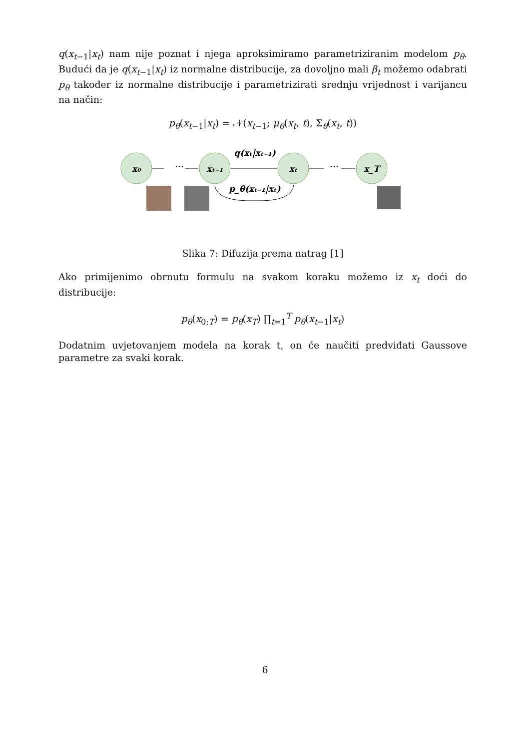q(x<sub>t−1</sub>|x<sub>t</sub>) nam nije poznat i njega aproksimiramo parametriziranim modelom p<sub>θ</sub>. Budući da je q(x<sub>t−1</sub>|x<sub>t</sub>) iz normalne distribucije, za dovoljno mali β<sub>t</sub> možemo odabrati p<sub>θ</sub> također iz normalne distribucije i parametrizirati srednju vrijednost i varijancu na način:
p<sub>θ</sub>(x<sub>t−1</sub>|x<sub>t</sub>) = 𝒩(x<sub>t−1</sub>; μ<sub>θ</sub>(x<sub>t</sub>, t), Σ<sub>θ</sub>(x<sub>t</sub>, t))
x₀
xₜ₋₁
xₜ
x_T
q(xₜ|xₜ₋₁)
p_θ(xₜ₋₁|xₜ)
···
···
Slika 7: Difuzija prema natrag [1]
Ako primijenimo obrnutu formulu na svakom koraku možemo iz x<sub>t</sub> doći do distribucije:
p<sub>θ</sub>(x<sub>0:T</sub>) = p<sub>θ</sub>(x<sub>T</sub>) ∏<sub>t=1</sub><sup>T</sup> p<sub>θ</sub>(x<sub>t−1</sub>|x<sub>t</sub>)
Dodatnim uvjetovanjem modela na korak t, on će naučiti predviđati Gaussove parametre za svaki korak.
6